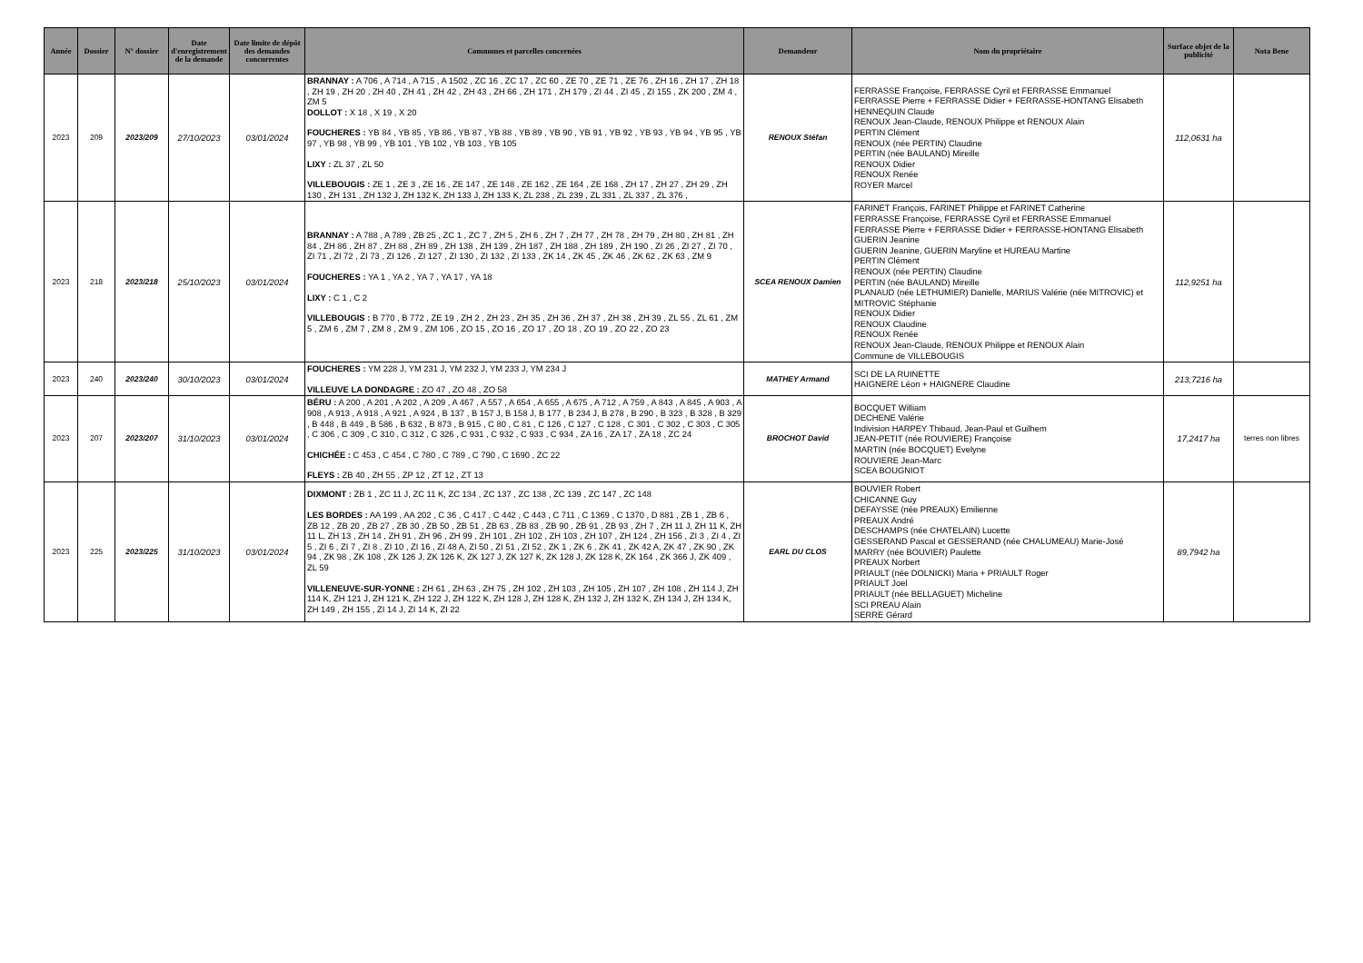| Année | Dossier | N° dossier | Date d'enregistrement de la demande | Date limite de dépôt des demandes concurrentes | Communes et parcelles concernées | Demandeur | Nom du propriétaire | Surface objet de la publicité | Nota Bene |
| --- | --- | --- | --- | --- | --- | --- | --- | --- | --- |
| 2023 | 209 | 2023/209 | 27/10/2023 | 03/01/2024 | BRANNAY : A 706 , A 714 , A 715 , A 1502 , ZC 16 , ZC 17 , ZC 60 , ZE 70 , ZE 71 , ZE 76 , ZH 16 , ZH 17 , ZH 18 , ZH 19 , ZH 20 , ZH 40 , ZH 41 , ZH 42 , ZH 43 , ZH 66 , ZH 171 , ZH 179 , ZI 44 , ZI 45 , ZI 155 , ZK 200 , ZM 4 , ZM 5 DOLLOT : X 18 , X 19 , X 20 FOUCHERES : YB 84 , YB 85 , YB 86 , YB 87 , YB 88 , YB 89 , YB 90 , YB 91 , YB 92 , YB 93 , YB 94 , YB 95 , YB 97 , YB 98 , YB 99 , YB 101 , YB 102 , YB 103 , YB 105 LIXY : ZL 37 , ZL 50 VILLEBOUGIS : ZE 1 , ZE 3 , ZE 16 , ZE 147 , ZE 148 , ZE 162 , ZE 164 , ZE 168 , ZH 17 , ZH 27 , ZH 29 , ZH 130 , ZH 131 , ZH 132 J, ZH 132 K, ZH 133 J, ZH 133 K, ZL 238 , ZL 239 , ZL 331 , ZL 337 , ZL 376 , | RENOUX Stéfan | FERRASSE Françoise, FERRASSE Cyril et FERRASSE Emmanuel FERRASSE Pierre + FERRASSE Didier + FERRASSE-HONTANG Elisabeth HENNEQUIN Claude RENOUX Jean-Claude, RENOUX Philippe et RENOUX Alain PERTIN Clément RENOUX (née PERTIN) Claudine PERTIN (née BAULAND) Mireille RENOUX Didier RENOUX Renée ROYER Marcel | 112,0631 ha | |
| 2023 | 218 | 2023/218 | 25/10/2023 | 03/01/2024 | BRANNAY : A 788 , A 789 , ZB 25 , ZC 1 , ZC 7 , ZH 5 , ZH 6 , ZH 7 , ZH 77 , ZH 78 , ZH 79 , ZH 80 , ZH 81 , ZH 84 , ZH 86 , ZH 87 , ZH 88 , ZH 89 , ZH 138 , ZH 139 , ZH 187 , ZH 188 , ZH 189 , ZH 190 , ZI 26 , ZI 27 , ZI 70 , ZI 71 , ZI 72 , ZI 73 , ZI 126 , ZI 127 , ZI 130 , ZI 132 , ZI 133 , ZK 14 , ZK 45 , ZK 46 , ZK 62 , ZK 63 , ZM 9 FOUCHERES : YA 1 , YA 2 , YA 7 , YA 17 , YA 18 LIXY : C 1 , C 2 VILLEBOUGIS : B 770 , B 772 , ZE 19 , ZH 2 , ZH 23 , ZH 35 , ZH 36 , ZH 37 , ZH 38 , ZH 39 , ZL 55 , ZL 61 , ZM 5 , ZM 6 , ZM 7 , ZM 8 , ZM 9 , ZM 106 , ZO 15 , ZO 16 , ZO 17 , ZO 18 , ZO 19 , ZO 22 , ZO 23 | SCEA RENOUX Damien | FARINET François, FARINET Philippe et FARINET Catherine FERRASSE Françoise, FERRASSE Cyril et FERRASSE Emmanuel FERRASSE Pierre + FERRASSE Didier + FERRASSE-HONTANG Elisabeth GUERIN Jeanine GUERIN Jeanine, GUERIN Maryline et HUREAU Martine PERTIN Clément RENOUX (née PERTIN) Claudine PERTIN (née BAULAND) Mireille PLANAUD (née LETHUMIER) Danielle, MARIUS Valérie (née MITROVIC) et MITROVIC Stéphanie RENOUX Didier RENOUX Claudine RENOUX Renée RENOUX Jean-Claude, RENOUX Philippe et RENOUX Alain Commune de VILLEBOUGIS | 112,9251 ha | |
| 2023 | 240 | 2023/240 | 30/10/2023 | 03/01/2024 | FOUCHERES : YM 228 J, YM 231 J, YM 232 J, YM 233 J, YM 234 J VILLEUVE LA DONDAGRE : ZO 47 , ZO 48 , ZO 58 | MATHEY Armand | SCI DE LA RUINETTE HAIGNERE Léon + HAIGNERE Claudine | 213,7216 ha | |
| 2023 | 207 | 2023/207 | 31/10/2023 | 03/01/2024 | BÉRU : A 200 , A 201 , A 202 , A 209 , A 467 , A 557 , A 654 , A 655 , A 675 , A 712 , A 759 , A 843 , A 845 , A 903 , A 908 , A 913 , A 918 , A 921 , A 924 , B 137 , B 157 J, B 158 J, B 177 , B 234 J, B 278 , B 290 , B 323 , B 328 , B 329 , B 448 , B 449 , B 586 , B 632 , B 873 , B 915 , C 80 , C 81 , C 126 , C 127 , C 128 , C 301 , C 302 , C 303 , C 305 , C 306 , C 309 , C 310 , C 312 , C 326 , C 931 , C 932 , C 933 , C 934 , ZA 16 , ZA 17 , ZA 18 , ZC 24 CHICHÉE : C 453 , C 454 , C 780 , C 789 , C 790 , C 1690 , ZC 22 FLEYS : ZB 40 , ZH 55 , ZP 12 , ZT 12 , ZT 13 | BROCHOT David | BOCQUET William DECHENE Valérie Indivision HARPEY Thibaud, Jean-Paul et Guilhem JEAN-PETIT (née ROUVIERE) Françoise MARTIN (née BOCQUET) Evelyne ROUVIERE Jean-Marc SCEA BOUGNIOT | 17,2417 ha | terres non libres |
| 2023 | 225 | 2023/225 | 31/10/2023 | 03/01/2024 | DIXMONT : ZB 1 , ZC 11 J, ZC 11 K, ZC 134 , ZC 137 , ZC 138 , ZC 139 , ZC 147 , ZC 148 LES BORDES : AA 199 , AA 202 , C 36 , C 417 , C 442 , C 443 , C 711 , C 1369 , C 1370 , D 881 , ZB 1 , ZB 6 , ZB 12 , ZB 20 , ZB 27 , ZB 30 , ZB 50 , ZB 51 , ZB 63 , ZB 83 , ZB 90 , ZB 91 , ZB 93 , ZH 7 , ZH 11 J, ZH 11 K, ZH 11 L, ZH 13 , ZH 14 , ZH 91 , ZH 96 , ZH 99 , ZH 101 , ZH 102 , ZH 103 , ZH 107 , ZH 124 , ZH 156 , ZI 3 , ZI 4 , ZI 5 , ZI 6 , ZI 7 , ZI 8 , ZI 10 , ZI 16 , ZI 48 A, ZI 50 , ZI 51 , ZI 52 , ZK 1 , ZK 6 , ZK 41 , ZK 42 A, ZK 47 , ZK 90 , ZK 94 , ZK 98 , ZK 108 , ZK 126 J, ZK 126 K, ZK 127 J, ZK 127 K, ZK 128 J, ZK 128 K, ZK 164 , ZK 366 J, ZK 409 , ZL 59 VILLENEUVE-SUR-YONNE : ZH 61 , ZH 63 , ZH 75 , ZH 102 , ZH 103 , ZH 105 , ZH 107 , ZH 108 , ZH 114 J, ZH 114 K, ZH 121 J, ZH 121 K, ZH 122 J, ZH 122 K, ZH 128 J, ZH 128 K, ZH 132 J, ZH 132 K, ZH 134 J, ZH 134 K, ZH 149 , ZH 155 , ZI 14 J, ZI 14 K, ZI 22 | EARL DU CLOS | BOUVIER Robert CHICANNE Guy DEFAYSSE (née PREAUX) Emilienne PREAUX André DESCHAMPS (née CHATELAIN) Lucette GESSERAND Pascal et GESSERAND (née CHALUMEAU) Marie-José MARRY (née BOUVIER) Paulette PREAUX Norbert PRIAULT (née DOLNICKI) Maria + PRIAULT Roger PRIAULT Joel PRIAULT (née BELLAGUET) Micheline SCI PREAU Alain SERRE Gérard | 89,7942 ha | |